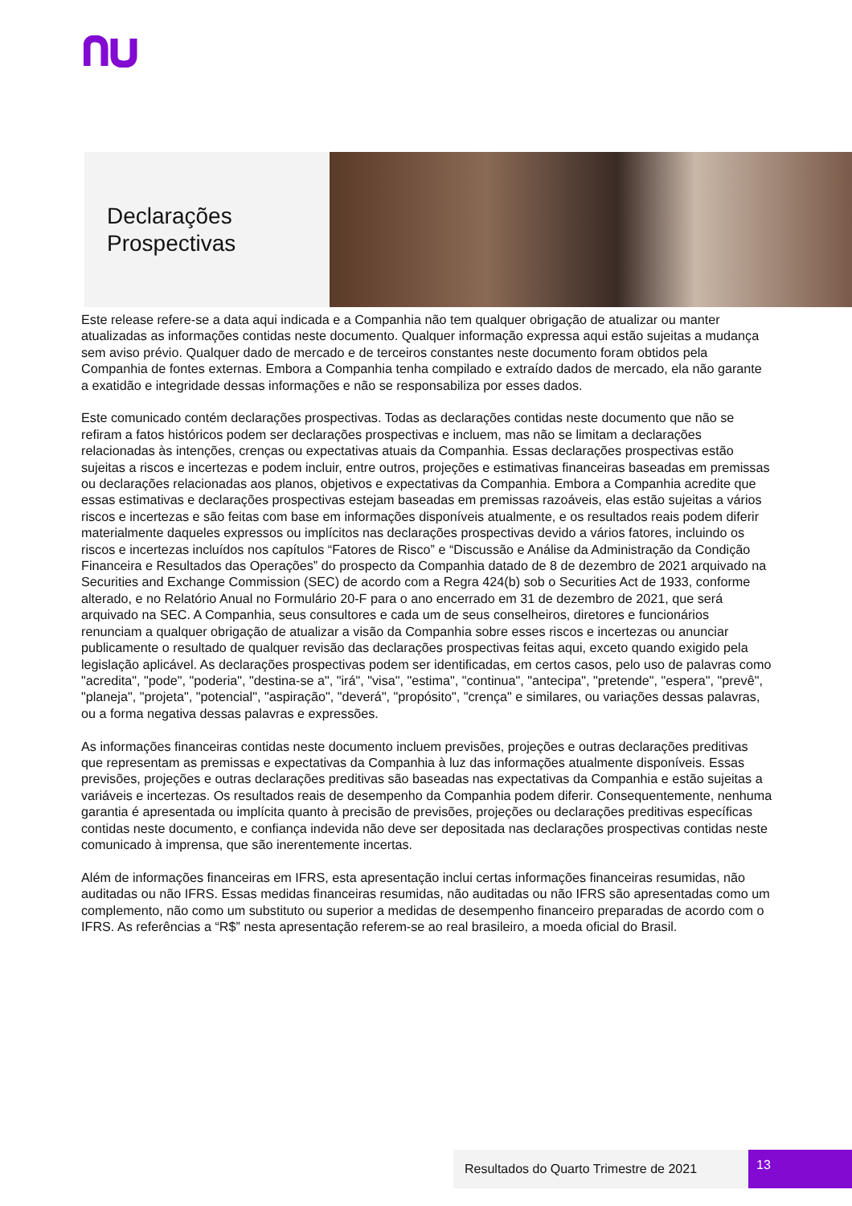Declarações
Prospectivas
Este release refere-se a data aqui indicada e a Companhia não tem qualquer obrigação de atualizar ou manter atualizadas as informações contidas neste documento. Qualquer informação expressa aqui estão sujeitas a mudança sem aviso prévio. Qualquer dado de mercado e de terceiros constantes neste documento foram obtidos pela Companhia de fontes externas. Embora a Companhia tenha compilado e extraído dados de mercado, ela não garante a exatidão e integridade dessas informações e não se responsabiliza por esses dados.
Este comunicado contém declarações prospectivas. Todas as declarações contidas neste documento que não se refiram a fatos históricos podem ser declarações prospectivas e incluem, mas não se limitam a declarações relacionadas às intenções, crenças ou expectativas atuais da Companhia. Essas declarações prospectivas estão sujeitas a riscos e incertezas e podem incluir, entre outros, projeções e estimativas financeiras baseadas em premissas ou declarações relacionadas aos planos, objetivos e expectativas da Companhia. Embora a Companhia acredite que essas estimativas e declarações prospectivas estejam baseadas em premissas razoáveis, elas estão sujeitas a vários riscos e incertezas e são feitas com base em informações disponíveis atualmente, e os resultados reais podem diferir materialmente daqueles expressos ou implícitos nas declarações prospectivas devido a vários fatores, incluindo os riscos e incertezas incluídos nos capítulos “Fatores de Risco” e “Discussão e Análise da Administração da Condição Financeira e Resultados das Operações” do prospecto da Companhia datado de 8 de dezembro de 2021 arquivado na Securities and Exchange Commission (SEC) de acordo com a Regra 424(b) sob o Securities Act de 1933, conforme alterado, e no Relatório Anual no Formulário 20-F para o ano encerrado em 31 de dezembro de 2021, que será arquivado na SEC. A Companhia, seus consultores e cada um de seus conselheiros, diretores e funcionários renunciam a qualquer obrigação de atualizar a visão da Companhia sobre esses riscos e incertezas ou anunciar publicamente o resultado de qualquer revisão das declarações prospectivas feitas aqui, exceto quando exigido pela legislação aplicável. As declarações prospectivas podem ser identificadas, em certos casos, pelo uso de palavras como "acredita", "pode", "poderia", "destina-se a", "irá", "visa", "estima", "continua", "antecipa", "pretende", "espera", "prevê", "planeja", "projeta", "potencial", "aspiração", "deverá", "propósito", "crença" e similares, ou variações dessas palavras, ou a forma negativa dessas palavras e expressões.
As informações financeiras contidas neste documento incluem previsões, projeções e outras declarações preditivas que representam as premissas e expectativas da Companhia à luz das informações atualmente disponíveis. Essas previsões, projeções e outras declarações preditivas são baseadas nas expectativas da Companhia e estão sujeitas a variáveis e incertezas. Os resultados reais de desempenho da Companhia podem diferir. Consequentemente, nenhuma garantia é apresentada ou implícita quanto à precisão de previsões, projeções ou declarações preditivas específicas contidas neste documento, e confiança indevida não deve ser depositada nas declarações prospectivas contidas neste comunicado à imprensa, que são inerentemente incertas.
Além de informações financeiras em IFRS, esta apresentação inclui certas informações financeiras resumidas, não auditadas ou não IFRS. Essas medidas financeiras resumidas, não auditadas ou não IFRS são apresentadas como um complemento, não como um substituto ou superior a medidas de desempenho financeiro preparadas de acordo com o IFRS. As referências a “R$” nesta apresentação referem-se ao real brasileiro, a moeda oficial do Brasil.
Resultados do Quarto Trimestre de 2021 13